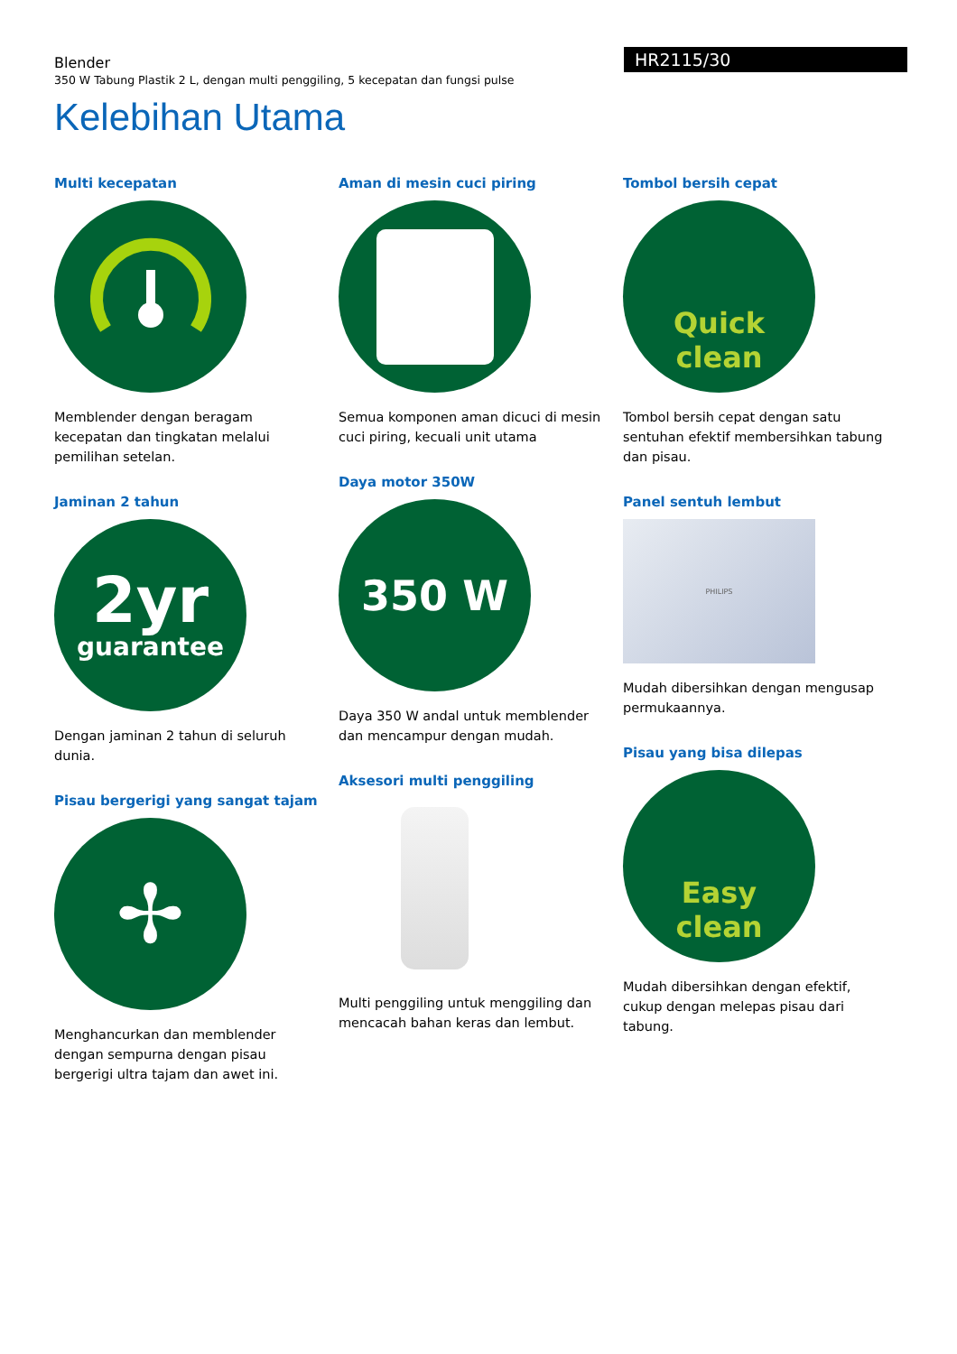Blender
350 W Tabung Plastik 2 L, dengan multi penggiling, 5 kecepatan dan fungsi pulse
HR2115/30
Kelebihan Utama
Multi kecepatan
Memblender dengan beragam kecepatan dan tingkatan melalui pemilihan setelan.
Jaminan 2 tahun
2yr
guarantee
Dengan jaminan 2 tahun di seluruh dunia.
Pisau bergerigi yang sangat tajam
✢
Menghancurkan dan memblender dengan sempurna dengan pisau bergerigi ultra tajam dan awet ini.
Aman di mesin cuci piring
Semua komponen aman dicuci di mesin cuci piring, kecuali unit utama
Daya motor 350W
350 W
Daya 350 W andal untuk memblender dan mencampur dengan mudah.
Aksesori multi penggiling
Multi penggiling untuk menggiling dan mencacah bahan keras dan lembut.
Tombol bersih cepat
Quick
clean
Tombol bersih cepat dengan satu sentuhan efektif membersihkan tabung dan pisau.
Panel sentuh lembut
PHILIPS
Mudah dibersihkan dengan mengusap permukaannya.
Pisau yang bisa dilepas
Easy
clean
Mudah dibersihkan dengan efektif, cukup dengan melepas pisau dari tabung.